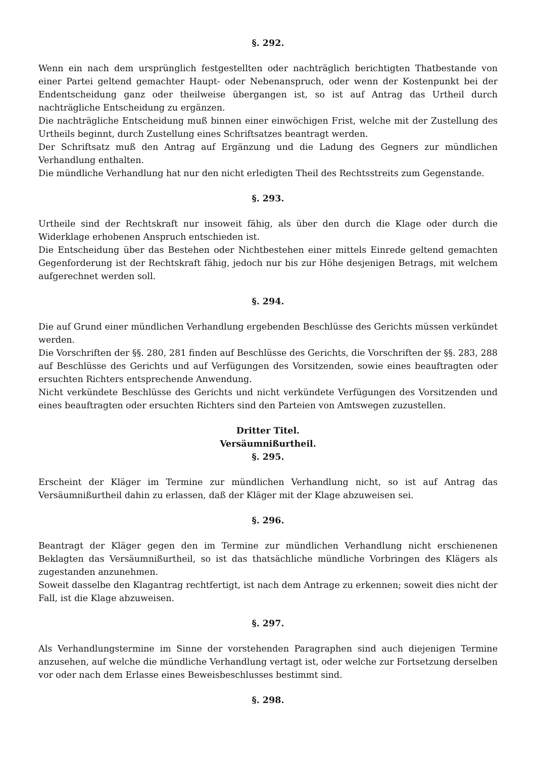§. 292.
Wenn ein nach dem ursprünglich festgestellten oder nachträglich berichtigten Thatbestande von einer Partei geltend gemachter Haupt- oder Nebenanspruch, oder wenn der Kostenpunkt bei der Endentscheidung ganz oder theilweise übergangen ist, so ist auf Antrag das Urtheil durch nachträgliche Entscheidung zu ergänzen.
Die nachträgliche Entscheidung muß binnen einer einwöchigen Frist, welche mit der Zustellung des Urtheils beginnt, durch Zustellung eines Schriftsatzes beantragt werden.
Der Schriftsatz muß den Antrag auf Ergänzung und die Ladung des Gegners zur mündlichen Verhandlung enthalten.
Die mündliche Verhandlung hat nur den nicht erledigten Theil des Rechtsstreits zum Gegenstande.
§. 293.
Urtheile sind der Rechtskraft nur insoweit fähig, als über den durch die Klage oder durch die Widerklage erhobenen Anspruch entschieden ist.
Die Entscheidung über das Bestehen oder Nichtbestehen einer mittels Einrede geltend gemachten Gegenforderung ist der Rechtskraft fähig, jedoch nur bis zur Höhe desjenigen Betrags, mit welchem aufgerechnet werden soll.
§. 294.
Die auf Grund einer mündlichen Verhandlung ergebenden Beschlüsse des Gerichts müssen verkündet werden.
Die Vorschriften der §§. 280, 281 finden auf Beschlüsse des Gerichts, die Vorschriften der §§. 283, 288 auf Beschlüsse des Gerichts und auf Verfügungen des Vorsitzenden, sowie eines beauftragten oder ersuchten Richters entsprechende Anwendung.
Nicht verkündete Beschlüsse des Gerichts und nicht verkündete Verfügungen des Vorsitzenden und eines beauftragten oder ersuchten Richters sind den Parteien von Amtswegen zuzustellen.
Dritter Titel.
Versäumnißurtheil.
§. 295.
Erscheint der Kläger im Termine zur mündlichen Verhandlung nicht, so ist auf Antrag das Versäumnißurtheil dahin zu erlassen, daß der Kläger mit der Klage abzuweisen sei.
§. 296.
Beantragt der Kläger gegen den im Termine zur mündlichen Verhandlung nicht erschienenen Beklagten das Versäumnißurtheil, so ist das thatsächliche mündliche Vorbringen des Klägers als zugestanden anzunehmen.
Soweit dasselbe den Klagantrag rechtfertigt, ist nach dem Antrage zu erkennen; soweit dies nicht der Fall, ist die Klage abzuweisen.
§. 297.
Als Verhandlungstermine im Sinne der vorstehenden Paragraphen sind auch diejenigen Termine anzusehen, auf welche die mündliche Verhandlung vertagt ist, oder welche zur Fortsetzung derselben vor oder nach dem Erlasse eines Beweisbeschlusses bestimmt sind.
§. 298.